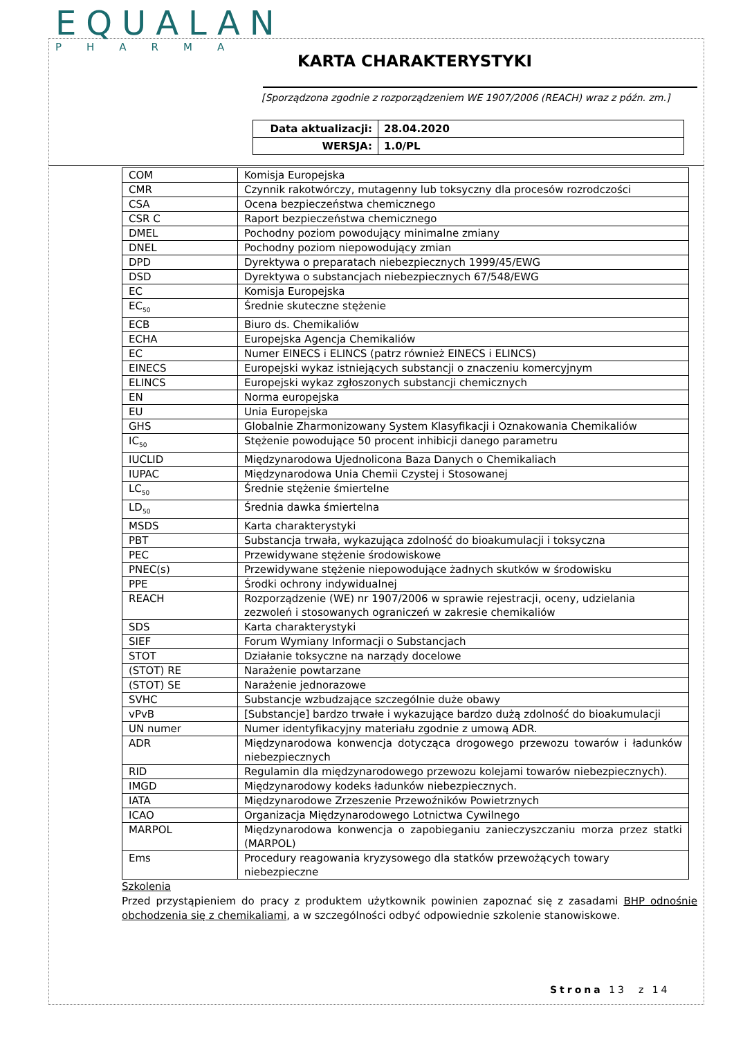EQUALAN
PHARMA
KARTA CHARAKTERYSTYKI
[Sporządzona zgodnie z rozporządzeniem WE 1907/2006 (REACH) wraz z późn. zm.]
| Data aktualizacji: | 28.04.2020 |
| WERSJA: | 1.0/PL |
| COM | Komisja Europejska |
| CMR | Czynnik rakotwórczy, mutagenny lub toksyczny dla procesów rozrodczości |
| CSA | Ocena bezpieczeństwa chemicznego |
| CSR C | Raport bezpieczeństwa chemicznego |
| DMEL | Pochodny poziom powodujący minimalne zmiany |
| DNEL | Pochodny poziom niepowodujący zmian |
| DPD | Dyrektywa o preparatach niebezpiecznych 1999/45/EWG |
| DSD | Dyrektywa o substancjach niebezpiecznych 67/548/EWG |
| EC | Komisja Europejska |
| EC<sub>50</sub> | Średnie skuteczne stężenie |
| ECB | Biuro ds. Chemikaliów |
| ECHA | Europejska Agencja Chemikaliów |
| EC | Numer EINECS i ELINCS (patrz również EINECS i ELINCS) |
| EINECS | Europejski wykaz istniejących substancji o znaczeniu komercyjnym |
| ELINCS | Europejski wykaz zgłoszonych substancji chemicznych |
| EN | Norma europejska |
| EU | Unia Europejska |
| GHS | Globalnie Zharmonizowany System Klasyfikacji i Oznakowania Chemikaliów |
| IC<sub>50</sub> | Stężenie powodujące 50 procent inhibicji danego parametru |
| IUCLID | Międzynarodowa Ujednolicona Baza Danych o Chemikaliach |
| IUPAC | Międzynarodowa Unia Chemii Czystej i Stosowanej |
| LC<sub>50</sub> | Średnie stężenie śmiertelne |
| LD<sub>50</sub> | Średnia dawka śmiertelna |
| MSDS | Karta charakterystyki |
| PBT | Substancja trwała, wykazująca zdolność do bioakumulacji i toksyczna |
| PEC | Przewidywane stężenie środowiskowe |
| PNEC(s) | Przewidywane stężenie niepowodujące żadnych skutków w środowisku |
| PPE | Środki ochrony indywidualnej |
| REACH | Rozporządzenie (WE) nr 1907/2006 w sprawie rejestracji, oceny, udzielania zezwoleń i stosowanych ograniczeń w zakresie chemikaliów |
| SDS | Karta charakterystyki |
| SIEF | Forum Wymiany Informacji o Substancjach |
| STOT | Działanie toksyczne na narządy docelowe |
| (STOT) RE | Narażenie powtarzane |
| (STOT) SE | Narażenie jednorazowe |
| SVHC | Substancje wzbudzające szczególnie duże obawy |
| vPvB | [Substancje] bardzo trwałe i wykazujące bardzo dużą zdolność do bioakumulacji |
| UN numer | Numer identyfikacyjny materiału zgodnie z umową ADR. |
| ADR | Międzynarodowa konwencja dotycząca drogowego przewozu towarów i ładunków niebezpiecznych |
| RID | Regulamin dla międzynarodowego przewozu kolejami towarów niebezpiecznych). |
| IMGD | Międzynarodowy kodeks ładunków niebezpiecznych. |
| IATA | Międzynarodowe Zrzeszenie Przewoźników Powietrznych |
| ICAO | Organizacja Międzynarodowego Lotnictwa Cywilnego |
| MARPOL | Międzynarodowa konwencja o zapobieganiu zanieczyszczaniu morza przez statki (MARPOL) |
| Ems | Procedury reagowania kryzysowego dla statków przewożących towary niebezpieczne |
Szkolenia
Przed przystąpieniem do pracy z produktem użytkownik powinien zapoznać się z zasadami BHP odnośnie obchodzenia się z chemikaliami, a w szczególności odbyć odpowiednie szkolenie stanowiskowe.
Strona 13 z 14